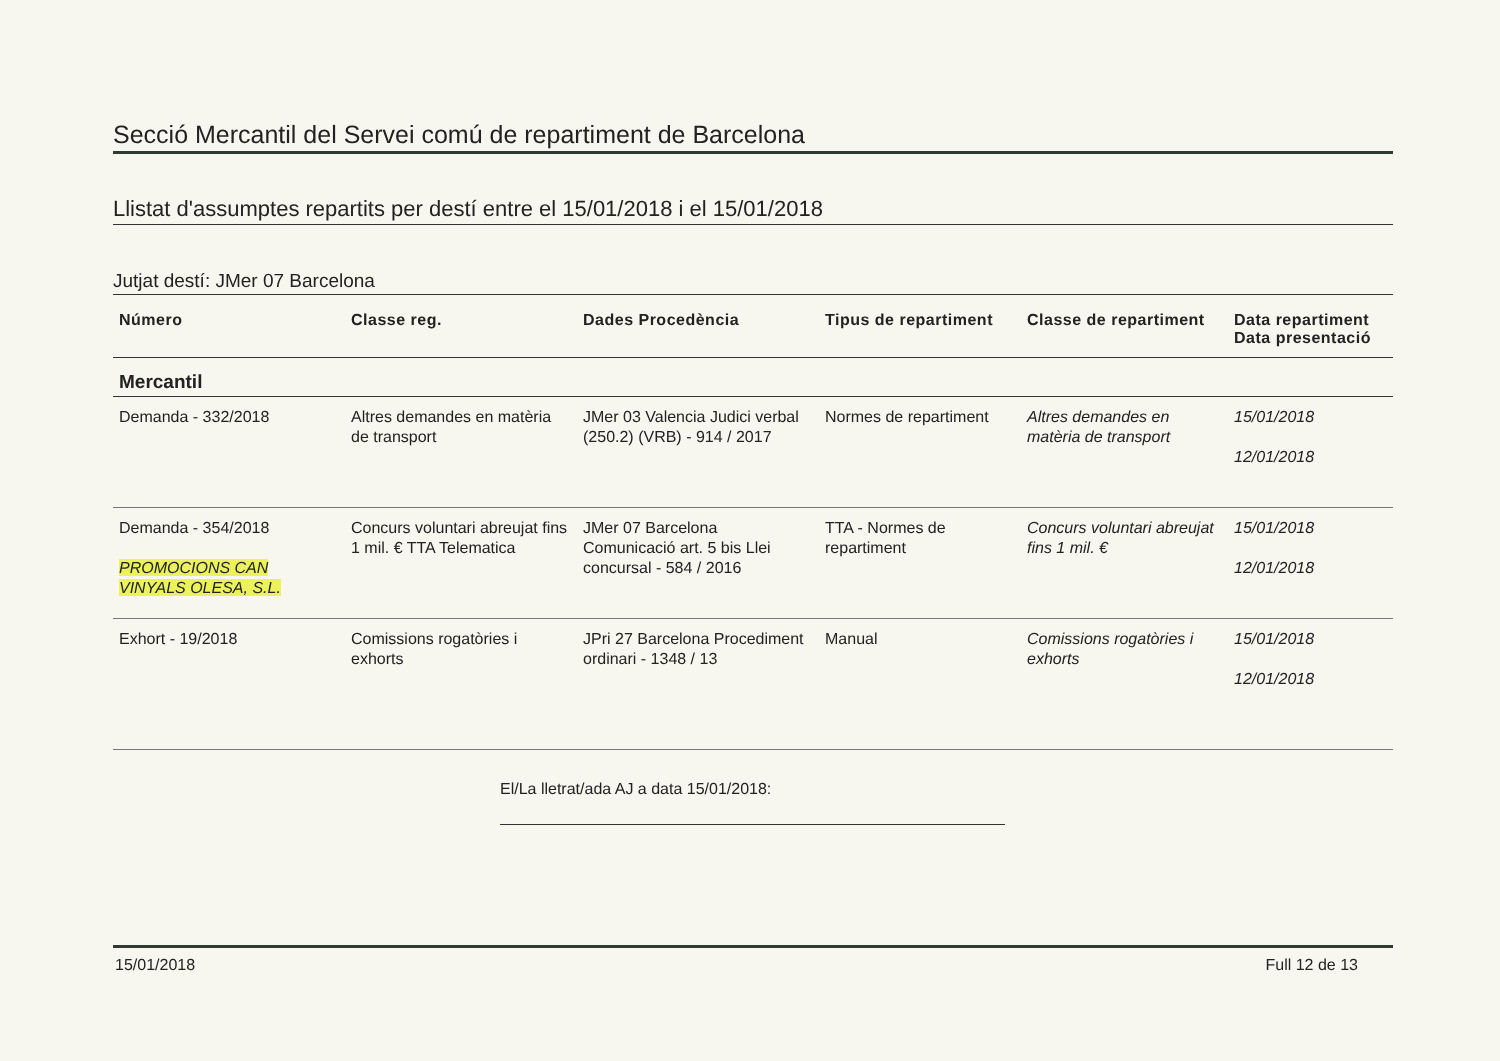Secció Mercantil del Servei comú de repartiment de Barcelona
Llistat d'assumptes repartits per destí entre el 15/01/2018 i el 15/01/2018
Jutjat destí: JMer 07 Barcelona
| Número | Classe reg. | Dades Procedència | Tipus de repartiment | Classe de repartiment | Data repartiment Data presentació |
| --- | --- | --- | --- | --- | --- |
| Mercantil | | | | | |
| Demanda - 332/2018 | Altres demandes en matèria de transport | JMer 03 Valencia Judici verbal (250.2) (VRB) - 914 / 2017 | Normes de repartiment | Altres demandes en matèria de transport | 15/01/2018 12/01/2018 |
| Demanda - 354/2018 PROMOCIONS CAN VINYALS OLESA, S.L. | Concurs voluntari abreujat fins 1 mil. € TTA Telematica | JMer 07 Barcelona Comunicació art. 5 bis Llei concursal - 584 / 2016 | TTA - Normes de repartiment | Concurs voluntari abreujat fins 1 mil. € | 15/01/2018 12/01/2018 |
| Exhort - 19/2018 | Comissions rogatòries i exhorts | JPri 27 Barcelona Procediment ordinari - 1348 / 13 | Manual | Comissions rogatòries i exhorts | 15/01/2018 12/01/2018 |
El/La lletrat/ada AJ a data 15/01/2018:
15/01/2018 Full 12 de 13